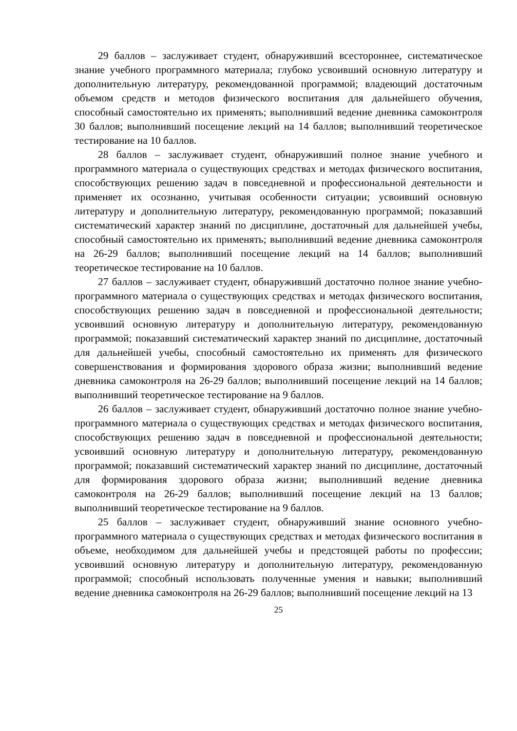29 баллов – заслуживает студент, обнаруживший всестороннее, систематическое знание учебного программного материала; глубоко усвоивший основную литературу и дополнительную литературу, рекомендованной программой; владеющий достаточным объемом средств и методов физического воспитания для дальнейшего обучения, способный самостоятельно их применять; выполнивший ведение дневника самоконтроля 30 баллов; выполнивший посещение лекций на 14 баллов; выполнивший теоретическое тестирование на 10 баллов.
28 баллов – заслуживает студент, обнаруживший полное знание учебного и программного материала о существующих средствах и методах физического воспитания, способствующих решению задач в повседневной и профессиональной деятельности и применяет их осознанно, учитывая особенности ситуации; усвоивший основную литературу и дополнительную литературу, рекомендованную программой; показавший систематический характер знаний по дисциплине, достаточный для дальнейшей учебы, способный самостоятельно их применять; выполнивший ведение дневника самоконтроля на 26-29 баллов; выполнивший посещение лекций на 14 баллов; выполнивший теоретическое тестирование на 10 баллов.
27 баллов – заслуживает студент, обнаруживший достаточно полное знание учебно-программного материала о существующих средствах и методах физического воспитания, способствующих решению задач в повседневной и профессиональной деятельности; усвоивший основную литературу и дополнительную литературу, рекомендованную программой; показавший систематический характер знаний по дисциплине, достаточный для дальнейшей учебы, способный самостоятельно их применять для физического совершенствования и формирования здорового образа жизни; выполнивший ведение дневника самоконтроля на 26-29 баллов; выполнивший посещение лекций на 14 баллов; выполнивший теоретическое тестирование на 9 баллов.
26 баллов – заслуживает студент, обнаруживший достаточно полное знание учебно-программного материала о существующих средствах и методах физического воспитания, способствующих решению задач в повседневной и профессиональной деятельности; усвоивший основную литературу и дополнительную литературу, рекомендованную программой; показавший систематический характер знаний по дисциплине, достаточный для формирования здорового образа жизни; выполнивший ведение дневника самоконтроля на 26-29 баллов; выполнивший посещение лекций на 13 баллов; выполнивший теоретическое тестирование на 9 баллов.
25 баллов – заслуживает студент, обнаруживший знание основного учебно-программного материала о существующих средствах и методах физического воспитания в объеме, необходимом для дальнейшей учебы и предстоящей работы по профессии; усвоивший основную литературу и дополнительную литературу, рекомендованную программой; способный использовать полученные умения и навыки; выполнивший ведение дневника самоконтроля на 26-29 баллов; выполнивший посещение лекций на 13
25